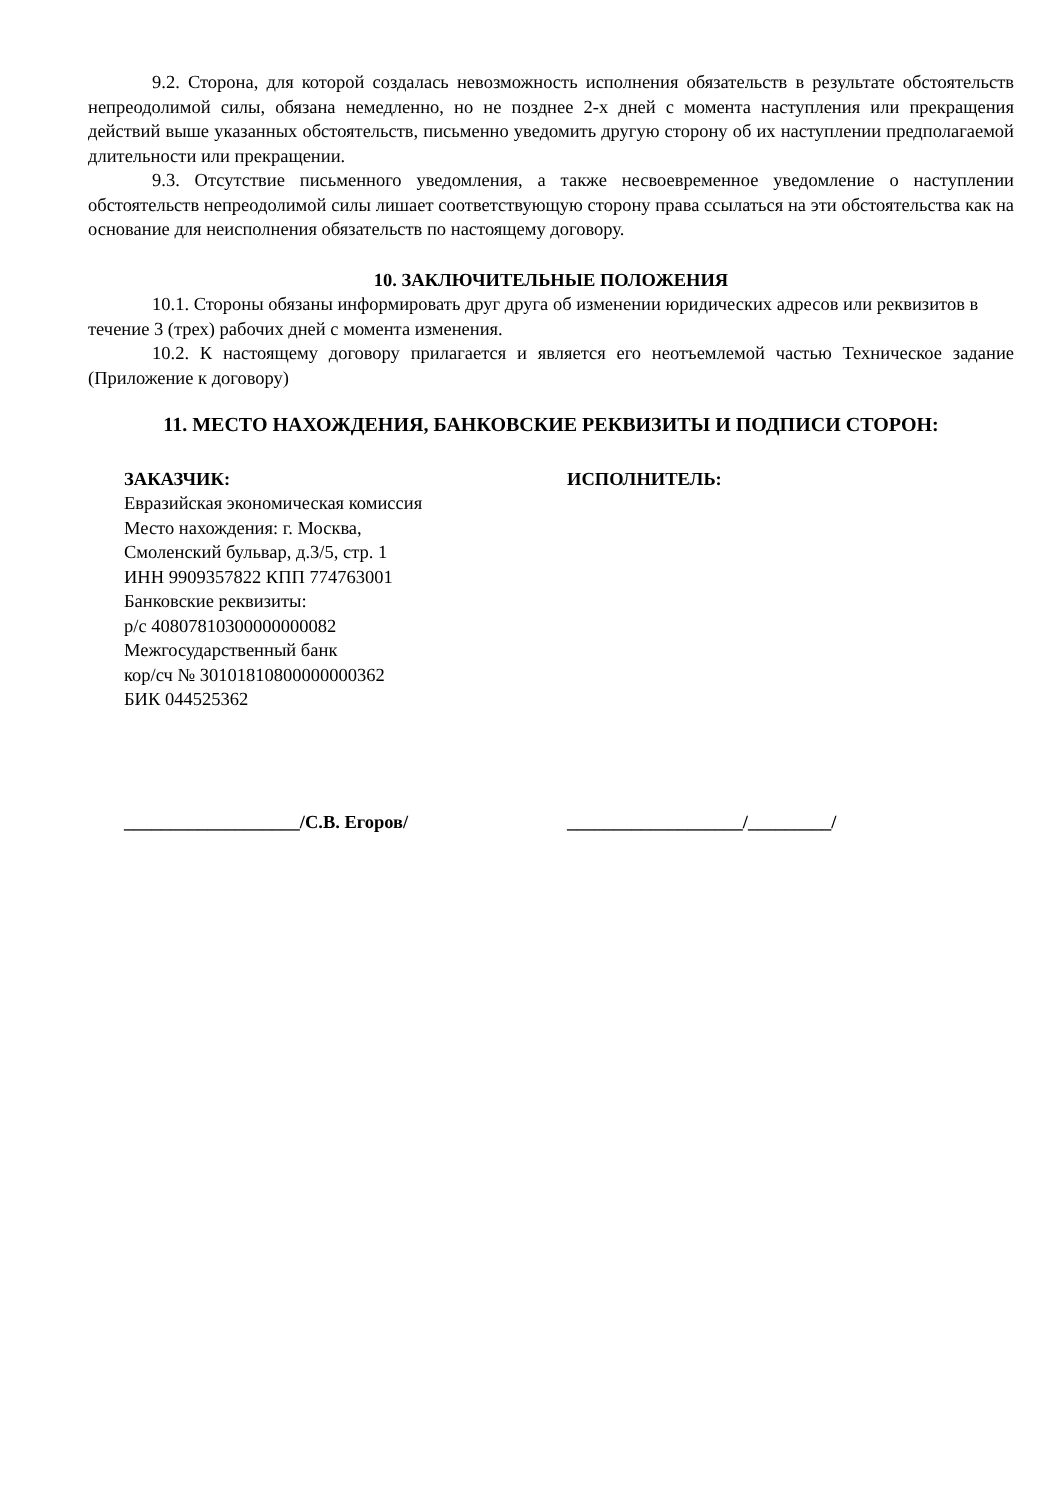9.2. Сторона, для которой создалась невозможность исполнения обязательств в результате обстоятельств непреодолимой силы, обязана немедленно, но не позднее 2-х дней с момента наступления или прекращения действий выше указанных обстоятельств, письменно уведомить другую сторону об их наступлении предполагаемой длительности или прекращении.
9.3. Отсутствие письменного уведомления, а также несвоевременное уведомление о наступлении обстоятельств непреодолимой силы лишает соответствующую сторону права ссылаться на эти обстоятельства как на основание для неисполнения обязательств по настоящему договору.
10. ЗАКЛЮЧИТЕЛЬНЫЕ ПОЛОЖЕНИЯ
10.1. Стороны обязаны информировать друг друга об изменении юридических адресов или реквизитов в течение 3 (трех) рабочих дней с момента изменения.
10.2. К настоящему договору прилагается и является его неотъемлемой частью Техническое задание (Приложение к договору)
11. МЕСТО НАХОЖДЕНИЯ, БАНКОВСКИЕ РЕКВИЗИТЫ И ПОДПИСИ СТОРОН:
ЗАКАЗЧИК:
Евразийская экономическая комиссия
Место нахождения: г. Москва,
Смоленский бульвар, д.3/5, стр. 1
ИНН 9909357822 КПП 774763001
Банковские реквизиты:
р/с 40807810300000000082
Межгосударственный банк
кор/сч № 30101810800000000362
БИК 044525362
ИСПОЛНИТЕЛЬ:
___________________/С.В. Егоров/ ___________________/_________/